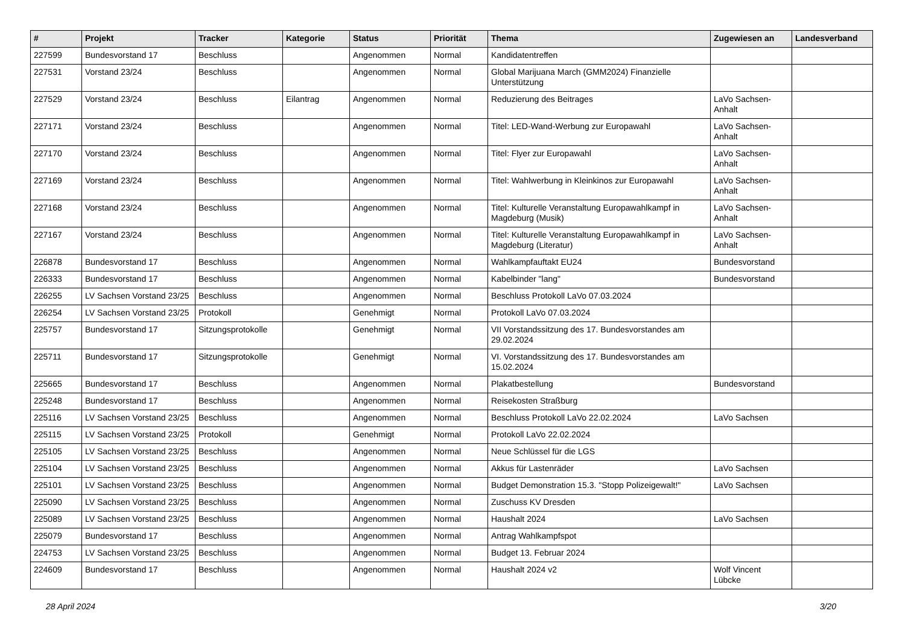| # | Projekt | Tracker | Kategorie | Status | Priorität | Thema | Zugewiesen an | Landesverband |
| --- | --- | --- | --- | --- | --- | --- | --- | --- |
| 227599 | Bundesvorstand 17 | Beschluss | | Angenommen | Normal | Kandidatentreffen | | |
| 227531 | Vorstand 23/24 | Beschluss | | Angenommen | Normal | Global Marijuana March (GMM2024) Finanzielle Unterstützung | | |
| 227529 | Vorstand 23/24 | Beschluss | Eilantrag | Angenommen | Normal | Reduzierung des Beitrages | LaVo Sachsen-Anhalt | |
| 227171 | Vorstand 23/24 | Beschluss | | Angenommen | Normal | Titel: LED-Wand-Werbung zur Europawahl | LaVo Sachsen-Anhalt | |
| 227170 | Vorstand 23/24 | Beschluss | | Angenommen | Normal | Titel: Flyer zur Europawahl | LaVo Sachsen-Anhalt | |
| 227169 | Vorstand 23/24 | Beschluss | | Angenommen | Normal | Titel: Wahlwerbung in Kleinkinos zur Europawahl | LaVo Sachsen-Anhalt | |
| 227168 | Vorstand 23/24 | Beschluss | | Angenommen | Normal | Titel: Kulturelle Veranstaltung Europawahlkampf in Magdeburg (Musik) | LaVo Sachsen-Anhalt | |
| 227167 | Vorstand 23/24 | Beschluss | | Angenommen | Normal | Titel: Kulturelle Veranstaltung Europawahlkampf in Magdeburg (Literatur) | LaVo Sachsen-Anhalt | |
| 226878 | Bundesvorstand 17 | Beschluss | | Angenommen | Normal | Wahlkampfauftakt EU24 | Bundesvorstand | |
| 226333 | Bundesvorstand 17 | Beschluss | | Angenommen | Normal | Kabelbinder "lang" | Bundesvorstand | |
| 226255 | LV Sachsen Vorstand 23/25 | Beschluss | | Angenommen | Normal | Beschluss Protokoll LaVo 07.03.2024 | | |
| 226254 | LV Sachsen Vorstand 23/25 | Protokoll | | Genehmigt | Normal | Protokoll LaVo 07.03.2024 | | |
| 225757 | Bundesvorstand 17 | Sitzungsprotokolle | | Genehmigt | Normal | VII Vorstandssitzung des 17. Bundesvorstandes am 29.02.2024 | | |
| 225711 | Bundesvorstand 17 | Sitzungsprotokolle | | Genehmigt | Normal | VI. Vorstandssitzung des 17. Bundesvorstandes am 15.02.2024 | | |
| 225665 | Bundesvorstand 17 | Beschluss | | Angenommen | Normal | Plakatbestellung | Bundesvorstand | |
| 225248 | Bundesvorstand 17 | Beschluss | | Angenommen | Normal | Reisekosten Straßburg | | |
| 225116 | LV Sachsen Vorstand 23/25 | Beschluss | | Angenommen | Normal | Beschluss Protokoll LaVo 22.02.2024 | LaVo Sachsen | |
| 225115 | LV Sachsen Vorstand 23/25 | Protokoll | | Genehmigt | Normal | Protokoll LaVo 22.02.2024 | | |
| 225105 | LV Sachsen Vorstand 23/25 | Beschluss | | Angenommen | Normal | Neue Schlüssel für die LGS | | |
| 225104 | LV Sachsen Vorstand 23/25 | Beschluss | | Angenommen | Normal | Akkus für Lastenräder | LaVo Sachsen | |
| 225101 | LV Sachsen Vorstand 23/25 | Beschluss | | Angenommen | Normal | Budget Demonstration 15.3. "Stopp Polizeigewalt!" | LaVo Sachsen | |
| 225090 | LV Sachsen Vorstand 23/25 | Beschluss | | Angenommen | Normal | Zuschuss KV Dresden | | |
| 225089 | LV Sachsen Vorstand 23/25 | Beschluss | | Angenommen | Normal | Haushalt 2024 | LaVo Sachsen | |
| 225079 | Bundesvorstand 17 | Beschluss | | Angenommen | Normal | Antrag Wahlkampfspot | | |
| 224753 | LV Sachsen Vorstand 23/25 | Beschluss | | Angenommen | Normal | Budget 13. Februar 2024 | | |
| 224609 | Bundesvorstand 17 | Beschluss | | Angenommen | Normal | Haushalt 2024 v2 | Wolf Vincent Lübcke | |
28 April 2024 3/20